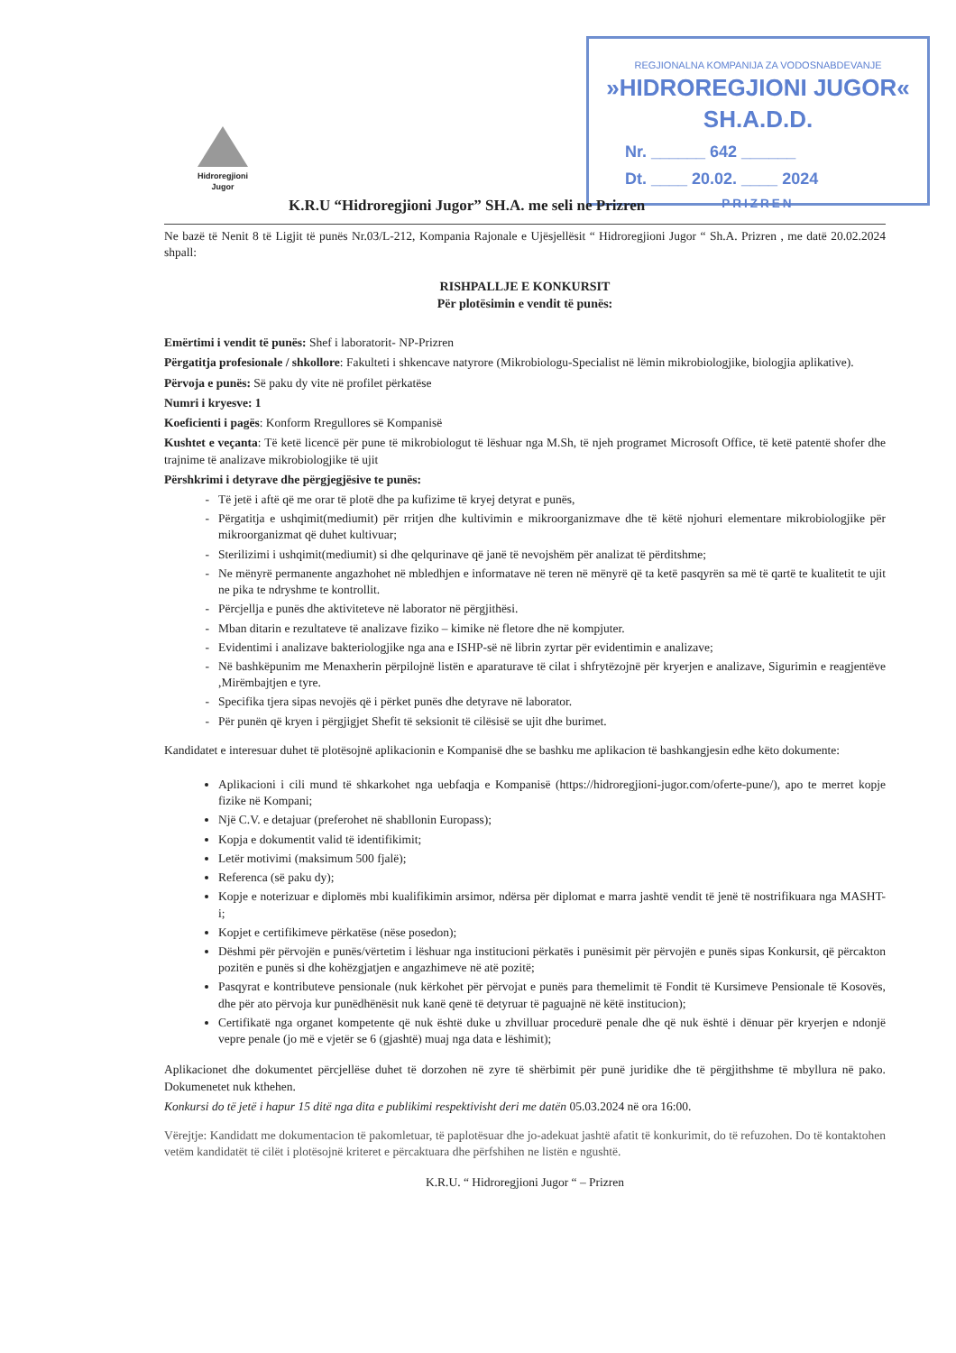REGJIONALNA KOMPANIJA ZA VODOSNABDEVANJE
»HIDROREGJIONI JUGOR« SH.A.D.D.
Nr. ______ 642 ______
Dt. ____ 20.02. ____ 2024
PRIZREN
Hidroregjioni
Jugor
K.R.U “Hidroregjioni Jugor” SH.A. me seli ne Prizren
Ne bazë të Nenit 8 të Ligjit të punës Nr.03/L-212, Kompania Rajonale e Ujësjellësit “ Hidroregjioni Jugor “ Sh.A. Prizren , me datë 20.02.2024 shpall:
RISHPALLJE E KONKURSIT
Për plotësimin e vendit të punës:
Emërtimi i vendit të punës: Shef i laboratorit- NP-Prizren
Përgatitja profesionale / shkollore: Fakulteti i shkencave natyrore (Mikrobiologu-Specialist në lëmin mikrobiologjike, biologjia aplikative).
Përvoja e punës: Së paku dy vite në profilet përkatëse
Numri i kryesve: 1
Koeficienti i pagës: Konform Rregullores së Kompanisë
Kushtet e veçanta: Të ketë licencë për pune të mikrobiologut të lëshuar nga M.Sh, të njeh programet Microsoft Office, të ketë patentë shofer dhe trajnime të analizave mikrobiologjike të ujit
Përshkrimi i detyrave dhe përgjegjësive te punës:
Të jetë i aftë që me orar të plotë dhe pa kufizime të kryej detyrat e punës,
Përgatitja e ushqimit(mediumit) për rritjen dhe kultivimin e mikroorganizmave dhe të këtë njohuri elementare mikrobiologjike për mikroorganizmat që duhet kultivuar;
Sterilizimi i ushqimit(mediumit) si dhe qelqurinave që janë të nevojshëm për analizat të përditshme;
Ne mënyrë permanente angazhohet në mbledhjen e informatave në teren në mënyrë që ta ketë pasqyrën sa më të qartë te kualitetit te ujit ne pika te ndryshme te kontrollit.
Përcjellja e punës dhe aktiviteteve në laborator në përgjithësi.
Mban ditarin e rezultateve të analizave fiziko – kimike në fletore dhe në kompjuter.
Evidentimi i analizave bakteriologjike nga ana e ISHP-së në librin zyrtar për evidentimin e analizave;
Në bashkëpunim me Menaxherin përpilojnë listën e aparaturave të cilat i shfrytëzojnë për kryerjen e analizave, Sigurimin e reagjentëve ,Mirëmbajtjen e tyre.
Specifika tjera sipas nevojës që i përket punës dhe detyrave në laborator.
Për punën që kryen i përgjigjet Shefit të seksionit të cilësisë se ujit dhe burimet.
Kandidatet e interesuar duhet të plotësojnë aplikacionin e Kompanisë dhe se bashku me aplikacion të bashkangjesin edhe këto dokumente:
Aplikacioni i cili mund të shkarkohet nga uebfaqja e Kompanisë (https://hidroregjioni-jugor.com/oferte-pune/), apo te merret kopje fizike në Kompani;
Një C.V. e detajuar (preferohet në shabllonin Europass);
Kopja e dokumentit valid të identifikimit;
Letër motivimi (maksimum 500 fjalë);
Referenca (së paku dy);
Kopje e noterizuar e diplomës mbi kualifikimin arsimor, ndërsa për diplomat e marra jashtë vendit të jenë të nostrifikuara nga MASHT-i;
Kopjet e certifikimeve përkatëse (nëse posedon);
Dëshmi për përvojën e punës/vërtetim i lëshuar nga institucioni përkatës i punësimit për përvojën e punës sipas Konkursit, që përcakton pozitën e punës si dhe kohëzgjatjen e angazhimeve në atë pozitë;
Pasqyrat e kontributeve pensionale (nuk kërkohet për përvojat e punës para themelimit të Fondit të Kursimeve Pensionale të Kosovës, dhe për ato përvoja kur punëdhënësit nuk kanë qenë të detyruar të paguajnë në këtë institucion);
Certifikatë nga organet kompetente që nuk është duke u zhvilluar procedurë penale dhe që nuk është i dënuar për kryerjen e ndonjë vepre penale (jo më e vjetër se 6 (gjashtë) muaj nga data e lëshimit);
Aplikacionet dhe dokumentet përcjellëse duhet të dorzohen në zyre të shërbimit për punë juridike dhe të përgjithshme të mbyllura në pako. Dokumenetet nuk kthehen.
Konkursi do të jetë i hapur 15 ditë nga dita e publikimi respektivisht deri me datën 05.03.2024 në ora 16:00.
Vërejtje: Kandidatt me dokumentacion të pakomletuar, të paplotësuar dhe jo-adekuat jashtë afatit të konkurimit, do të refuzohen. Do të kontaktohen vetëm kandidatët të cilët i plotësojnë kriteret e përcaktuara dhe përfshihen ne listën e ngushtë.
K.R.U. “ Hidroregjioni Jugor “ – Prizren